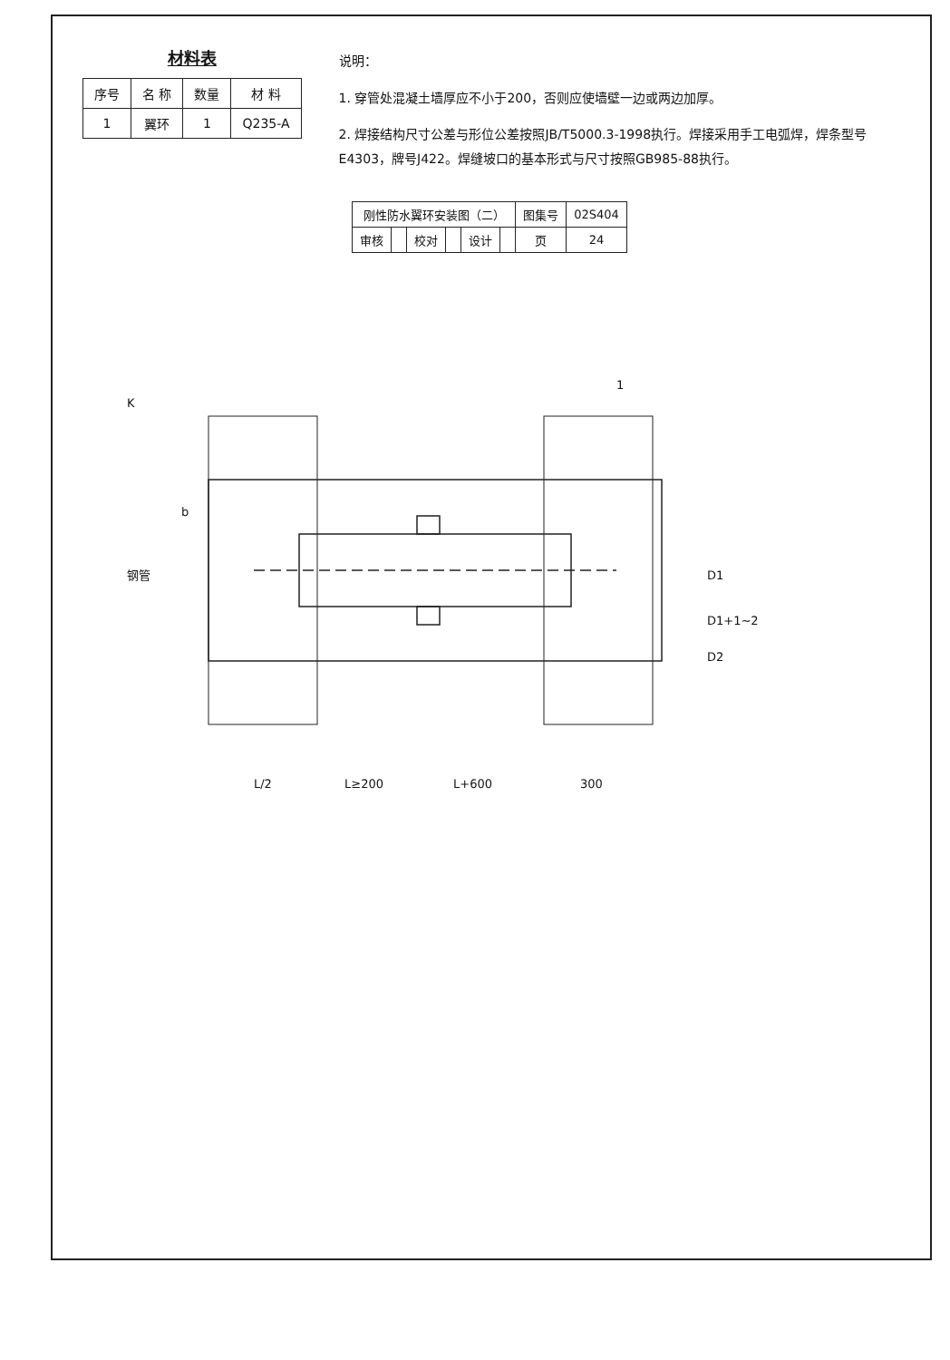材料表
| 序号 | 名 称 | 数量 | 材 料 |
| --- | --- | --- | --- |
| 1 | 翼环 | 1 | Q235-A |
说明：
1. 穿管处混凝土墙厚应不小于200，否则应使墙壁一边或两边加厚。
2. 焊接结构尺寸公差与形位公差按照JB/T5000.3-1998执行。焊接采用手工电弧焊，焊条型号E4303，牌号J422。焊缝坡口的基本形式与尺寸按照GB985-88执行。
| 刚性防水翼环安装图（二） | | | | | | 图集号 | 02S404 |
| 审核 | | 校对 | | 设计 | | 页 | 24 |
钢管
D1
D1+1~2
D2
L/2
L≥200
L+600
300
K
1
b